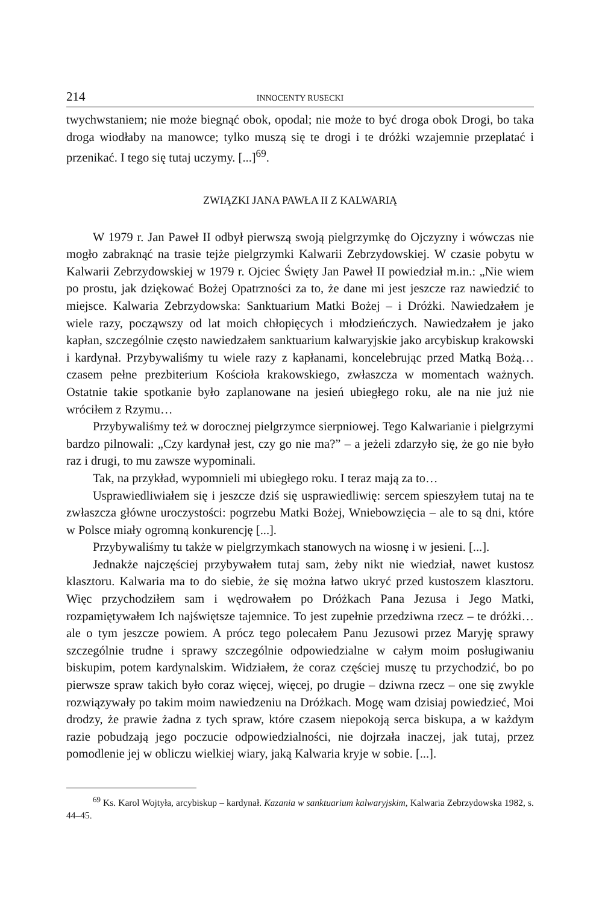214 INNOCENTY RUSECKI
twychwstaniem; nie może biegnąć obok, opodal; nie może to być droga obok Drogi, bo taka droga wiodłaby na manowce; tylko muszą się te drogi i te dróżki wzajemnie przeplatać i przenikać. I tego się tutaj uczymy. [...]<sup>69</sup>.
ZWIĄZKI JANA PAWŁA II Z KALWARIĄ
W 1979 r. Jan Paweł II odbył pierwszą swoją pielgrzymkę do Ojczyzny i wówczas nie mogło zabraknąć na trasie tejże pielgrzymki Kalwarii Zebrzydowskiej. W czasie pobytu w Kalwarii Zebrzydowskiej w 1979 r. Ojciec Święty Jan Paweł II powiedział m.in.: „Nie wiem po prostu, jak dziękować Bożej Opatrzności za to, że dane mi jest jeszcze raz nawiedzić to miejsce. Kalwaria Zebrzydowska: Sanktuarium Matki Bożej – i Dróżki. Nawiedzałem je wiele razy, począwszy od lat moich chłopięcych i młodzieńczych. Nawiedzałem je jako kapłan, szczególnie często nawiedzałem sanktuarium kalwaryjskie jako arcybiskup krakowski i kardynał. Przybywaliśmy tu wiele razy z kapłanami, koncelebrując przed Matką Bożą… czasem pełne prezbiterium Kościoła krakowskiego, zwłaszcza w momentach ważnych. Ostatnie takie spotkanie było zaplanowane na jesień ubiegłego roku, ale na nie już nie wróciłem z Rzymu…
Przybywaliśmy też w dorocznej pielgrzymce sierpniowej. Tego Kalwarianie i pielgrzymi bardzo pilnowali: „Czy kardynał jest, czy go nie ma?” – a jeżeli zdarzyło się, że go nie było raz i drugi, to mu zawsze wypominali.
Tak, na przykład, wypomnieli mi ubiegłego roku. I teraz mają za to…
Usprawiedliwiałem się i jeszcze dziś się usprawiedliwię: sercem spieszyłem tutaj na te zwłaszcza główne uroczystości: pogrzebu Matki Bożej, Wniebowzięcia – ale to są dni, które w Polsce miały ogromną konkurencję [...].
Przybywaliśmy tu także w pielgrzymkach stanowych na wiosnę i w jesieni. [...].
Jednakże najczęściej przybywałem tutaj sam, żeby nikt nie wiedział, nawet kustosz klasztoru. Kalwaria ma to do siebie, że się można łatwo ukryć przed kustoszem klasztoru. Więc przychodziłem sam i wędrowałem po Dróżkach Pana Jezusa i Jego Matki, rozpamiętywałem Ich najświętsze tajemnice. To jest zupełnie przedziwna rzecz – te dróżki… ale o tym jeszcze powiem. A prócz tego polecałem Panu Jezusowi przez Maryję sprawy szczególnie trudne i sprawy szczególnie odpowiedzialne w całym moim posługiwaniu biskupim, potem kardynalskim. Widziałem, że coraz częściej muszę tu przychodzić, bo po pierwsze spraw takich było coraz więcej, więcej, po drugie – dziwna rzecz – one się zwykle rozwiązywały po takim moim nawiedzeniu na Dróżkach. Mogę wam dzisiaj powiedzieć, Moi drodzy, że prawie żadna z tych spraw, które czasem niepokoją serca biskupa, a w każdym razie pobudzają jego poczucie odpowiedzialności, nie dojrzała inaczej, jak tutaj, przez pomodlenie jej w obliczu wielkiej wiary, jaką Kalwaria kryje w sobie. [...].
<sup>69</sup> Ks. Karol Wojtyła, arcybiskup – kardynał. Kazania w sanktuarium kalwaryjskim, Kalwaria Zebrzydowska 1982, s. 44–45.